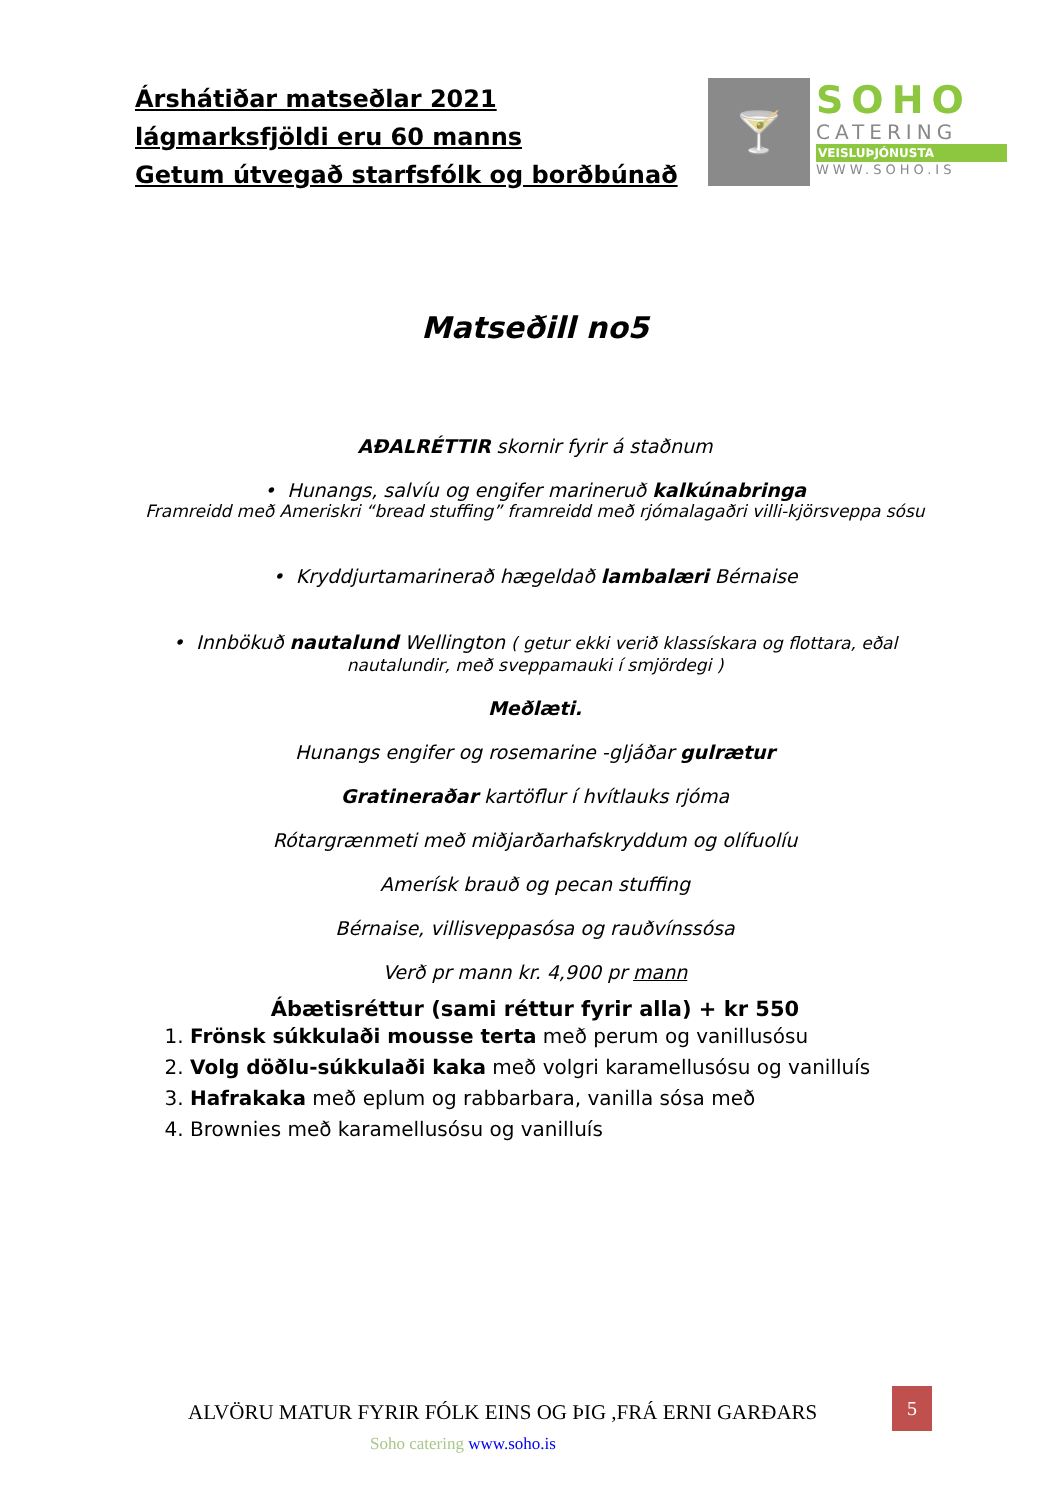Árshátiðar matseðlar 2021
lágmarksfjöldi eru 60 manns
Getum útvegað starfsfólk og borðbúnað
🍸
SOHO
CATERING
VEISLUÞJÓNUSTA
WWW.SOHO.IS
Matseðill no5
AÐALRÉTTIR skornir fyrir á staðnum
• Hunangs, salvíu og engifer marineruð kalkúnabringa
Framreidd með Ameriskri “bread stuffing” framreidd með rjómalagaðri villi-kjörsveppa sósu
• Kryddjurtamarinerað hægeldað lambalæri Bérnaise
• Innbökuð nautalund Wellington ( getur ekki verið klassískara og flottara, eðal nautalundir, með sveppamauki í smjördegi )
Meðlæti.
Hunangs engifer og rosemarine -gljáðar gulrætur
Gratineraðar kartöflur í hvítlauks rjóma
Rótargrænmeti með miðjarðarhafskryddum og olífuolíu
Amerísk brauð og pecan stuffing
Bérnaise, villisveppasósa og rauðvínssósa
Verð pr mann kr. 4,900 pr mann
Ábætisréttur (sami réttur fyrir alla) + kr 550
1. Frönsk súkkulaði mousse terta með perum og vanillusósu
2. Volg döðlu-súkkulaði kaka með volgri karamellusósu og vanilluís
3. Hafrakaka með eplum og rabbarbara, vanilla sósa með
4. Brownies með karamellusósu og vanilluís
ALVÖRU MATUR FYRIR FÓLK EINS OG ÞIG ,FRÁ ERNI GARÐARS
5
Soho catering www.soho.is